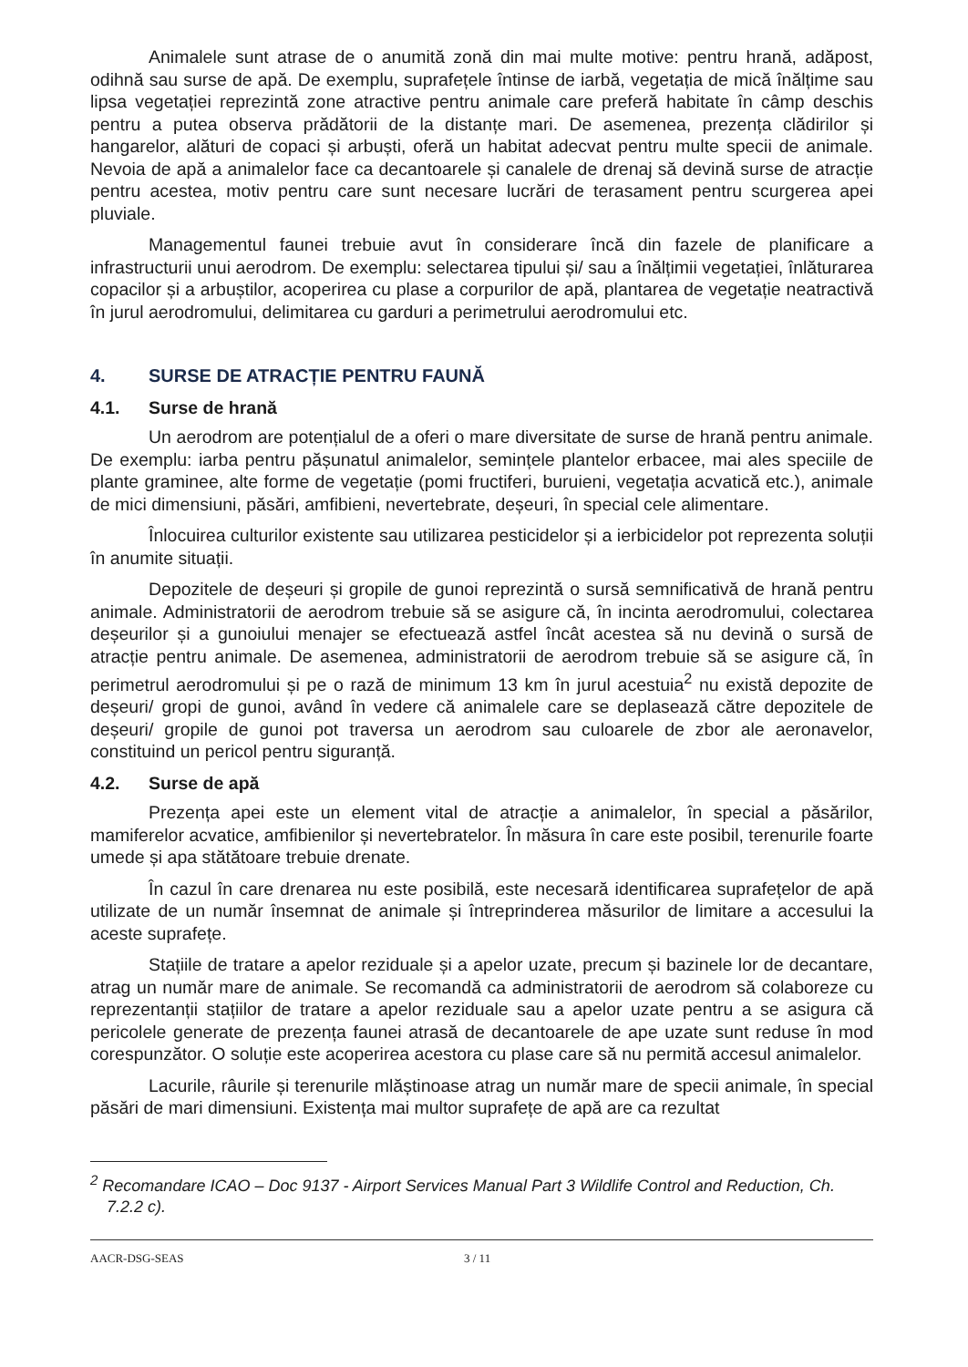Animalele sunt atrase de o anumită zonă din mai multe motive: pentru hrană, adăpost, odihnă sau surse de apă. De exemplu, suprafețele întinse de iarbă, vegetația de mică înălțime sau lipsa vegetației reprezintă zone atractive pentru animale care preferă habitate în câmp deschis pentru a putea observa prădătorii de la distanțe mari. De asemenea, prezența clădirilor și hangarelor, alături de copaci și arbuști, oferă un habitat adecvat pentru multe specii de animale. Nevoia de apă a animalelor face ca decantoarele și canalele de drenaj să devină surse de atracție pentru acestea, motiv pentru care sunt necesare lucrări de terasament pentru scurgerea apei pluviale.
Managementul faunei trebuie avut în considerare încă din fazele de planificare a infrastructurii unui aerodrom. De exemplu: selectarea tipului și/ sau a înălțimii vegetației, înlăturarea copacilor și a arbuștilor, acoperirea cu plase a corpurilor de apă, plantarea de vegetație neatractivă în jurul aerodromului, delimitarea cu garduri a perimetrului aerodromului etc.
4. SURSE DE ATRACȚIE PENTRU FAUNĂ
4.1. Surse de hrană
Un aerodrom are potențialul de a oferi o mare diversitate de surse de hrană pentru animale. De exemplu: iarba pentru pășunatul animalelor, semințele plantelor erbacee, mai ales speciile de plante graminee, alte forme de vegetație (pomi fructiferi, buruieni, vegetația acvatică etc.), animale de mici dimensiuni, păsări, amfibieni, nevertebrate, deșeuri, în special cele alimentare.
Înlocuirea culturilor existente sau utilizarea pesticidelor și a ierbicidelor pot reprezenta soluții în anumite situații.
Depozitele de deșeuri și gropile de gunoi reprezintă o sursă semnificativă de hrană pentru animale. Administratorii de aerodrom trebuie să se asigure că, în incinta aerodromului, colectarea deșeurilor și a gunoiului menajer se efectuează astfel încât acestea să nu devină o sursă de atracție pentru animale. De asemenea, administratorii de aerodrom trebuie să se asigure că, în perimetrul aerodromului și pe o rază de minimum 13 km în jurul acestuia<sup>2</sup> nu există depozite de deșeuri/ gropi de gunoi, având în vedere că animalele care se deplasează către depozitele de deșeuri/ gropile de gunoi pot traversa un aerodrom sau culoarele de zbor ale aeronavelor, constituind un pericol pentru siguranță.
4.2. Surse de apă
Prezența apei este un element vital de atracție a animalelor, în special a păsărilor, mamiferelor acvatice, amfibienilor și nevertebratelor. În măsura în care este posibil, terenurile foarte umede și apa stătătoare trebuie drenate.
În cazul în care drenarea nu este posibilă, este necesară identificarea suprafețelor de apă utilizate de un număr însemnat de animale și întreprinderea măsurilor de limitare a accesului la aceste suprafețe.
Stațiile de tratare a apelor reziduale și a apelor uzate, precum și bazinele lor de decantare, atrag un număr mare de animale. Se recomandă ca administratorii de aerodrom să colaboreze cu reprezentanții stațiilor de tratare a apelor reziduale sau a apelor uzate pentru a se asigura că pericolele generate de prezența faunei atrasă de decantoarele de ape uzate sunt reduse în mod corespunzător. O soluție este acoperirea acestora cu plase care să nu permită accesul animalelor.
Lacurile, râurile și terenurile mlăștinoase atrag un număr mare de specii animale, în special păsări de mari dimensiuni. Existența mai multor suprafețe de apă are ca rezultat
<sup>2</sup> Recomandare ICAO – Doc 9137 - Airport Services Manual Part 3 Wildlife Control and Reduction, Ch. 7.2.2 c).
AACR-DSG-SEAS 3 / 11